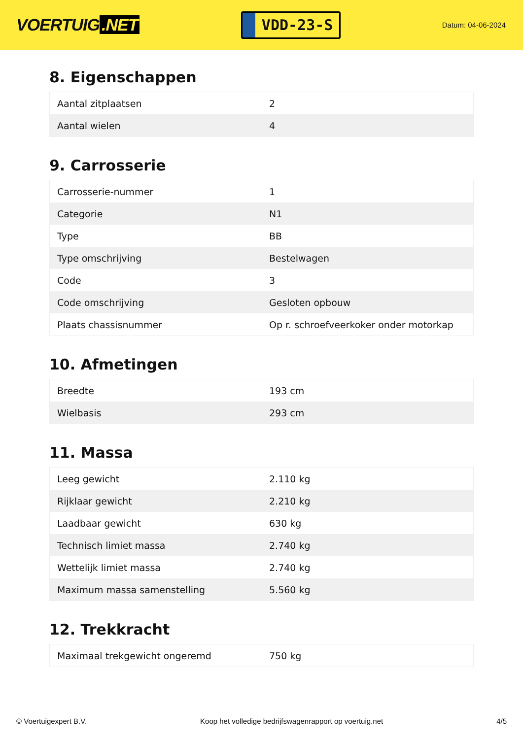VOERTUIG.NET
VDD-23-S
Datum: 04-06-2024
8. Eigenschappen
| Aantal zitplaatsen | 2 |
| Aantal wielen | 4 |
9. Carrosserie
| Carrosserie-nummer | 1 |
| Categorie | N1 |
| Type | BB |
| Type omschrijving | Bestelwagen |
| Code | 3 |
| Code omschrijving | Gesloten opbouw |
| Plaats chassisnummer | Op r. schroefveerkoker onder motorkap |
10. Afmetingen
| Breedte | 193 cm |
| Wielbasis | 293 cm |
11. Massa
| Leeg gewicht | 2.110 kg |
| Rijklaar gewicht | 2.210 kg |
| Laadbaar gewicht | 630 kg |
| Technisch limiet massa | 2.740 kg |
| Wettelijk limiet massa | 2.740 kg |
| Maximum massa samenstelling | 5.560 kg |
12. Trekkracht
| Maximaal trekgewicht ongeremd | 750 kg |
© Voertuigexpert B.V. Koop het volledige bedrijfswagenrapport op voertuig.net 4/5